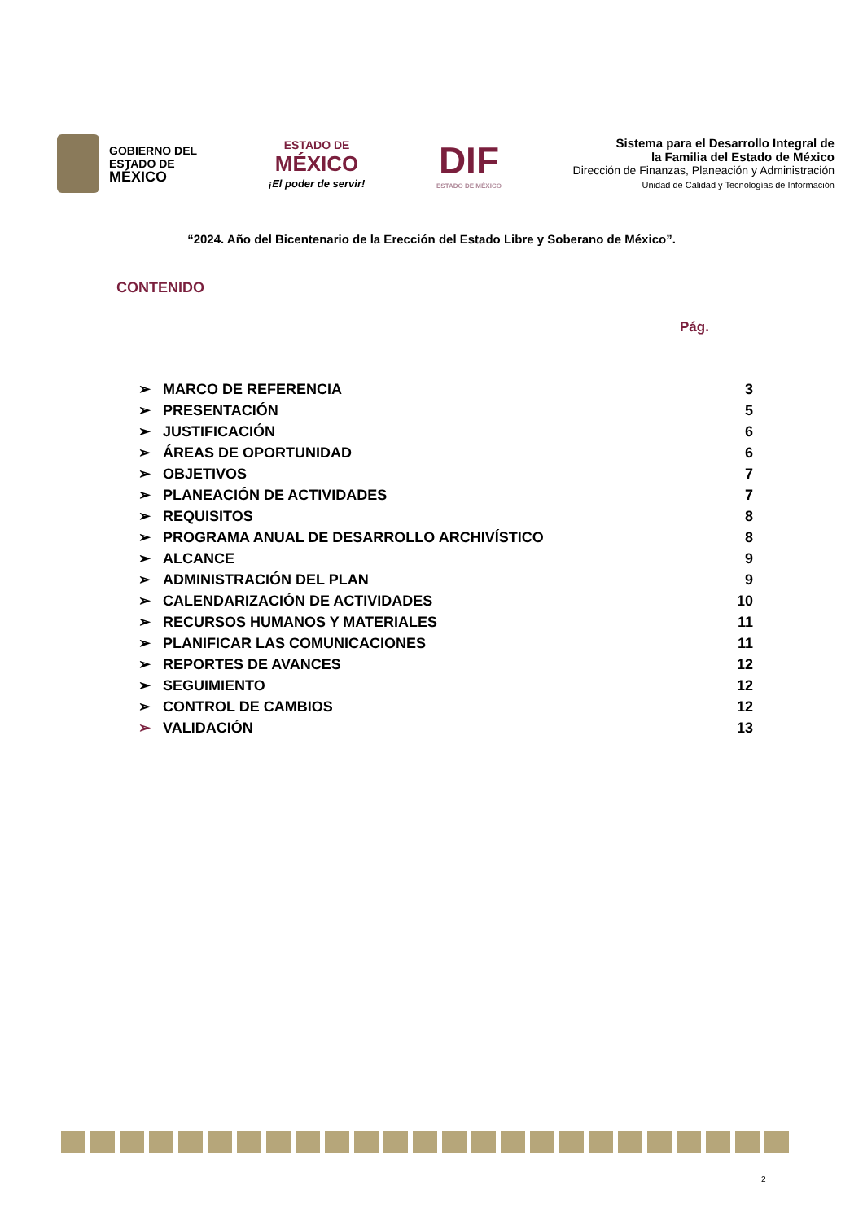GOBIERNO DEL
ESTADO DE
MÉXICO
ESTADO DE
MÉXICO
¡El poder de servir!
DIF
ESTADO DE MÉXICO
Sistema para el Desarrollo Integral de
la Familia del Estado de México
Dirección de Finanzas, Planeación y Administración
Unidad de Calidad y Tecnologías de Información
“2024. Año del Bicentenario de la Erección del Estado Libre y Soberano de México”.
CONTENIDO
Pág.
| ➢ | MARCO DE REFERENCIA | 3 |
| ➢ | PRESENTACIÓN | 5 |
| ➢ | JUSTIFICACIÓN | 6 |
| ➢ | ÁREAS DE OPORTUNIDAD | 6 |
| ➢ | OBJETIVOS | 7 |
| ➢ | PLANEACIÓN DE ACTIVIDADES | 7 |
| ➢ | REQUISITOS | 8 |
| ➢ | PROGRAMA ANUAL DE DESARROLLO ARCHIVÍSTICO | 8 |
| ➢ | ALCANCE | 9 |
| ➢ | ADMINISTRACIÓN DEL PLAN | 9 |
| ➢ | CALENDARIZACIÓN DE ACTIVIDADES | 10 |
| ➢ | RECURSOS HUMANOS Y MATERIALES | 11 |
| ➢ | PLANIFICAR LAS COMUNICACIONES | 11 |
| ➢ | REPORTES DE AVANCES | 12 |
| ➢ | SEGUIMIENTO | 12 |
| ➢ | CONTROL DE CAMBIOS | 12 |
| ➢ | VALIDACIÓN | 13 |
2